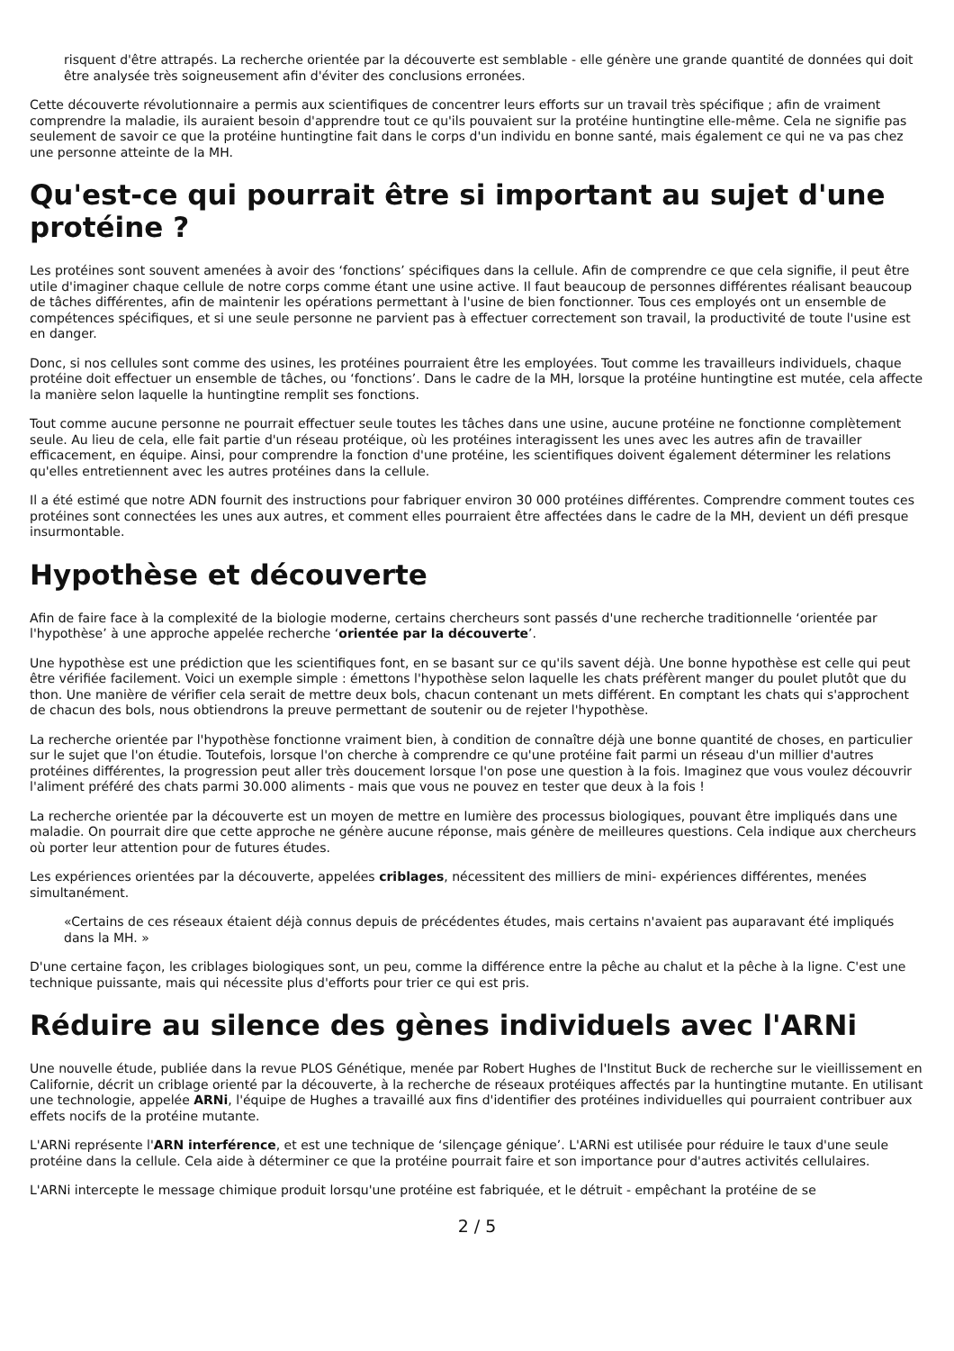risquent d'être attrapés. La recherche orientée par la découverte est semblable - elle génère une grande quantité de données qui doit être analysée très soigneusement afin d'éviter des conclusions erronées.
Cette découverte révolutionnaire a permis aux scientifiques de concentrer leurs efforts sur un travail très spécifique ; afin de vraiment comprendre la maladie, ils auraient besoin d'apprendre tout ce qu'ils pouvaient sur la protéine huntingtine elle-même. Cela ne signifie pas seulement de savoir ce que la protéine huntingtine fait dans le corps d'un individu en bonne santé, mais également ce qui ne va pas chez une personne atteinte de la MH.
Qu'est-ce qui pourrait être si important au sujet d'une protéine ?
Les protéines sont souvent amenées à avoir des ‘fonctions’ spécifiques dans la cellule. Afin de comprendre ce que cela signifie, il peut être utile d'imaginer chaque cellule de notre corps comme étant une usine active. Il faut beaucoup de personnes différentes réalisant beaucoup de tâches différentes, afin de maintenir les opérations permettant à l'usine de bien fonctionner. Tous ces employés ont un ensemble de compétences spécifiques, et si une seule personne ne parvient pas à effectuer correctement son travail, la productivité de toute l'usine est en danger.
Donc, si nos cellules sont comme des usines, les protéines pourraient être les employées. Tout comme les travailleurs individuels, chaque protéine doit effectuer un ensemble de tâches, ou ‘fonctions’. Dans le cadre de la MH, lorsque la protéine huntingtine est mutée, cela affecte la manière selon laquelle la huntingtine remplit ses fonctions.
Tout comme aucune personne ne pourrait effectuer seule toutes les tâches dans une usine, aucune protéine ne fonctionne complètement seule. Au lieu de cela, elle fait partie d'un réseau protéique, où les protéines interagissent les unes avec les autres afin de travailler efficacement, en équipe. Ainsi, pour comprendre la fonction d'une protéine, les scientifiques doivent également déterminer les relations qu'elles entretiennent avec les autres protéines dans la cellule.
Il a été estimé que notre ADN fournit des instructions pour fabriquer environ 30 000 protéines différentes. Comprendre comment toutes ces protéines sont connectées les unes aux autres, et comment elles pourraient être affectées dans le cadre de la MH, devient un défi presque insurmontable.
Hypothèse et découverte
Afin de faire face à la complexité de la biologie moderne, certains chercheurs sont passés d'une recherche traditionnelle ‘orientée par l'hypothèse’ à une approche appelée recherche ‘orientée par la découverte’.
Une hypothèse est une prédiction que les scientifiques font, en se basant sur ce qu'ils savent déjà. Une bonne hypothèse est celle qui peut être vérifiée facilement. Voici un exemple simple : émettons l'hypothèse selon laquelle les chats préfèrent manger du poulet plutôt que du thon. Une manière de vérifier cela serait de mettre deux bols, chacun contenant un mets différent. En comptant les chats qui s'approchent de chacun des bols, nous obtiendrons la preuve permettant de soutenir ou de rejeter l'hypothèse.
La recherche orientée par l'hypothèse fonctionne vraiment bien, à condition de connaître déjà une bonne quantité de choses, en particulier sur le sujet que l'on étudie. Toutefois, lorsque l'on cherche à comprendre ce qu'une protéine fait parmi un réseau d'un millier d'autres protéines différentes, la progression peut aller très doucement lorsque l'on pose une question à la fois. Imaginez que vous voulez découvrir l'aliment préféré des chats parmi 30.000 aliments - mais que vous ne pouvez en tester que deux à la fois !
La recherche orientée par la découverte est un moyen de mettre en lumière des processus biologiques, pouvant être impliqués dans une maladie. On pourrait dire que cette approche ne génère aucune réponse, mais génère de meilleures questions. Cela indique aux chercheurs où porter leur attention pour de futures études.
Les expériences orientées par la découverte, appelées criblages, nécessitent des milliers de mini- expériences différentes, menées simultanément.
«Certains de ces réseaux étaient déjà connus depuis de précédentes études, mais certains n'avaient pas auparavant été impliqués dans la MH. »
D'une certaine façon, les criblages biologiques sont, un peu, comme la différence entre la pêche au chalut et la pêche à la ligne. C'est une technique puissante, mais qui nécessite plus d'efforts pour trier ce qui est pris.
Réduire au silence des gènes individuels avec l'ARNi
Une nouvelle étude, publiée dans la revue PLOS Génétique, menée par Robert Hughes de l'Institut Buck de recherche sur le vieillissement en Californie, décrit un criblage orienté par la découverte, à la recherche de réseaux protéiques affectés par la huntingtine mutante. En utilisant une technologie, appelée ARNi, l'équipe de Hughes a travaillé aux fins d'identifier des protéines individuelles qui pourraient contribuer aux effets nocifs de la protéine mutante.
L'ARNi représente l'ARN interférence, et est une technique de ‘silençage génique’. L'ARNi est utilisée pour réduire le taux d'une seule protéine dans la cellule. Cela aide à déterminer ce que la protéine pourrait faire et son importance pour d'autres activités cellulaires.
L'ARNi intercepte le message chimique produit lorsqu'une protéine est fabriquée, et le détruit - empêchant la protéine de se
2 / 5